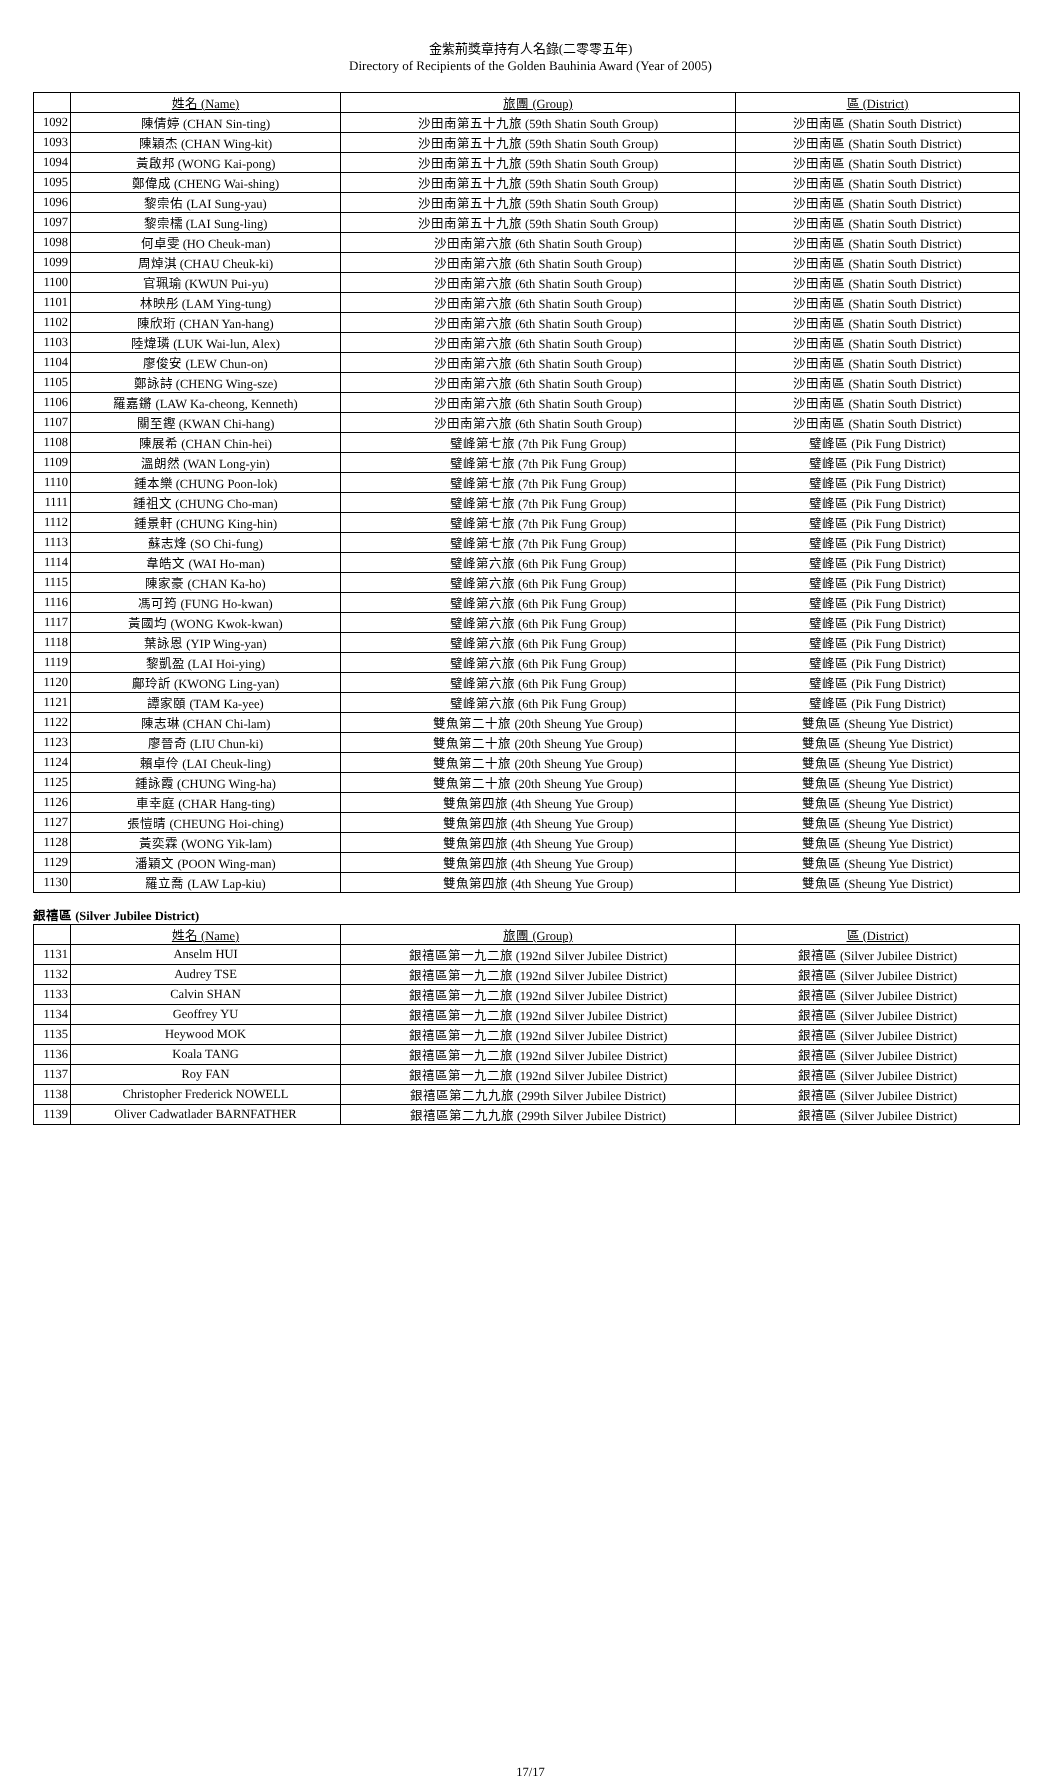金紫荊獎章持有人名錄(二零零五年)
Directory of Recipients of the Golden Bauhinia Award (Year of 2005)
| | 姓名 (Name) | 旅團 (Group) | 區 (District) |
| --- | --- | --- | --- |
| 1092 | 陳倩婷 (CHAN Sin-ting) | 沙田南第五十九旅 (59th Shatin South Group) | 沙田南區 (Shatin South District) |
| 1093 | 陳穎杰 (CHAN Wing-kit) | 沙田南第五十九旅 (59th Shatin South Group) | 沙田南區 (Shatin South District) |
| 1094 | 黃啟邦 (WONG Kai-pong) | 沙田南第五十九旅 (59th Shatin South Group) | 沙田南區 (Shatin South District) |
| 1095 | 鄭偉成 (CHENG Wai-shing) | 沙田南第五十九旅 (59th Shatin South Group) | 沙田南區 (Shatin South District) |
| 1096 | 黎崇佑 (LAI Sung-yau) | 沙田南第五十九旅 (59th Shatin South Group) | 沙田南區 (Shatin South District) |
| 1097 | 黎崇檽 (LAI Sung-ling) | 沙田南第五十九旅 (59th Shatin South Group) | 沙田南區 (Shatin South District) |
| 1098 | 何卓雯 (HO Cheuk-man) | 沙田南第六旅 (6th Shatin South Group) | 沙田南區 (Shatin South District) |
| 1099 | 周焯淇 (CHAU Cheuk-ki) | 沙田南第六旅 (6th Shatin South Group) | 沙田南區 (Shatin South District) |
| 1100 | 官珮瑜 (KWUN Pui-yu) | 沙田南第六旅 (6th Shatin South Group) | 沙田南區 (Shatin South District) |
| 1101 | 林映彤 (LAM Ying-tung) | 沙田南第六旅 (6th Shatin South Group) | 沙田南區 (Shatin South District) |
| 1102 | 陳欣珩 (CHAN Yan-hang) | 沙田南第六旅 (6th Shatin South Group) | 沙田南區 (Shatin South District) |
| 1103 | 陸煒璘 (LUK Wai-lun, Alex) | 沙田南第六旅 (6th Shatin South Group) | 沙田南區 (Shatin South District) |
| 1104 | 廖俊安 (LEW Chun-on) | 沙田南第六旅 (6th Shatin South Group) | 沙田南區 (Shatin South District) |
| 1105 | 鄭詠詩 (CHENG Wing-sze) | 沙田南第六旅 (6th Shatin South Group) | 沙田南區 (Shatin South District) |
| 1106 | 羅嘉鏘 (LAW Ka-cheong, Kenneth) | 沙田南第六旅 (6th Shatin South Group) | 沙田南區 (Shatin South District) |
| 1107 | 關至鏗 (KWAN Chi-hang) | 沙田南第六旅 (6th Shatin South Group) | 沙田南區 (Shatin South District) |
| 1108 | 陳展希 (CHAN Chin-hei) | 璧峰第七旅 (7th Pik Fung Group) | 璧峰區 (Pik Fung District) |
| 1109 | 溫朗然 (WAN Long-yin) | 璧峰第七旅 (7th Pik Fung Group) | 璧峰區 (Pik Fung District) |
| 1110 | 鍾本樂 (CHUNG Poon-lok) | 璧峰第七旅 (7th Pik Fung Group) | 璧峰區 (Pik Fung District) |
| 1111 | 鍾祖文 (CHUNG Cho-man) | 璧峰第七旅 (7th Pik Fung Group) | 璧峰區 (Pik Fung District) |
| 1112 | 鍾景軒 (CHUNG King-hin) | 璧峰第七旅 (7th Pik Fung Group) | 璧峰區 (Pik Fung District) |
| 1113 | 蘇志烽 (SO Chi-fung) | 璧峰第七旅 (7th Pik Fung Group) | 璧峰區 (Pik Fung District) |
| 1114 | 韋皓文 (WAI Ho-man) | 璧峰第六旅 (6th Pik Fung Group) | 璧峰區 (Pik Fung District) |
| 1115 | 陳家豪 (CHAN Ka-ho) | 璧峰第六旅 (6th Pik Fung Group) | 璧峰區 (Pik Fung District) |
| 1116 | 馮可筠 (FUNG Ho-kwan) | 璧峰第六旅 (6th Pik Fung Group) | 璧峰區 (Pik Fung District) |
| 1117 | 黃國均 (WONG Kwok-kwan) | 璧峰第六旅 (6th Pik Fung Group) | 璧峰區 (Pik Fung District) |
| 1118 | 葉詠恩 (YIP Wing-yan) | 璧峰第六旅 (6th Pik Fung Group) | 璧峰區 (Pik Fung District) |
| 1119 | 黎凱盈 (LAI Hoi-ying) | 璧峰第六旅 (6th Pik Fung Group) | 璧峰區 (Pik Fung District) |
| 1120 | 鄺玲訢 (KWONG Ling-yan) | 璧峰第六旅 (6th Pik Fung Group) | 璧峰區 (Pik Fung District) |
| 1121 | 譚家頤 (TAM Ka-yee) | 璧峰第六旅 (6th Pik Fung Group) | 璧峰區 (Pik Fung District) |
| 1122 | 陳志琳 (CHAN Chi-lam) | 雙魚第二十旅 (20th Sheung Yue Group) | 雙魚區 (Sheung Yue District) |
| 1123 | 廖晉奇 (LIU Chun-ki) | 雙魚第二十旅 (20th Sheung Yue Group) | 雙魚區 (Sheung Yue District) |
| 1124 | 賴卓伶 (LAI Cheuk-ling) | 雙魚第二十旅 (20th Sheung Yue Group) | 雙魚區 (Sheung Yue District) |
| 1125 | 鍾詠霞 (CHUNG Wing-ha) | 雙魚第二十旅 (20th Sheung Yue Group) | 雙魚區 (Sheung Yue District) |
| 1126 | 車幸庭 (CHAR Hang-ting) | 雙魚第四旅 (4th Sheung Yue Group) | 雙魚區 (Sheung Yue District) |
| 1127 | 張愷晴 (CHEUNG Hoi-ching) | 雙魚第四旅 (4th Sheung Yue Group) | 雙魚區 (Sheung Yue District) |
| 1128 | 黃奕霖 (WONG Yik-lam) | 雙魚第四旅 (4th Sheung Yue Group) | 雙魚區 (Sheung Yue District) |
| 1129 | 潘穎文 (POON Wing-man) | 雙魚第四旅 (4th Sheung Yue Group) | 雙魚區 (Sheung Yue District) |
| 1130 | 羅立喬 (LAW Lap-kiu) | 雙魚第四旅 (4th Sheung Yue Group) | 雙魚區 (Sheung Yue District) |
銀禧區 (Silver Jubilee District)
| | 姓名 (Name) | 旅團 (Group) | 區 (District) |
| --- | --- | --- | --- |
| 1131 | Anselm HUI | 銀禧區第一九二旅 (192nd Silver Jubilee District) | 銀禧區 (Silver Jubilee District) |
| 1132 | Audrey TSE | 銀禧區第一九二旅 (192nd Silver Jubilee District) | 銀禧區 (Silver Jubilee District) |
| 1133 | Calvin SHAN | 銀禧區第一九二旅 (192nd Silver Jubilee District) | 銀禧區 (Silver Jubilee District) |
| 1134 | Geoffrey YU | 銀禧區第一九二旅 (192nd Silver Jubilee District) | 銀禧區 (Silver Jubilee District) |
| 1135 | Heywood MOK | 銀禧區第一九二旅 (192nd Silver Jubilee District) | 銀禧區 (Silver Jubilee District) |
| 1136 | Koala TANG | 銀禧區第一九二旅 (192nd Silver Jubilee District) | 銀禧區 (Silver Jubilee District) |
| 1137 | Roy FAN | 銀禧區第一九二旅 (192nd Silver Jubilee District) | 銀禧區 (Silver Jubilee District) |
| 1138 | Christopher Frederick NOWELL | 銀禧區第二九九旅 (299th Silver Jubilee District) | 銀禧區 (Silver Jubilee District) |
| 1139 | Oliver Cadwatlader BARNFATHER | 銀禧區第二九九旅 (299th Silver Jubilee District) | 銀禧區 (Silver Jubilee District) |
17/17